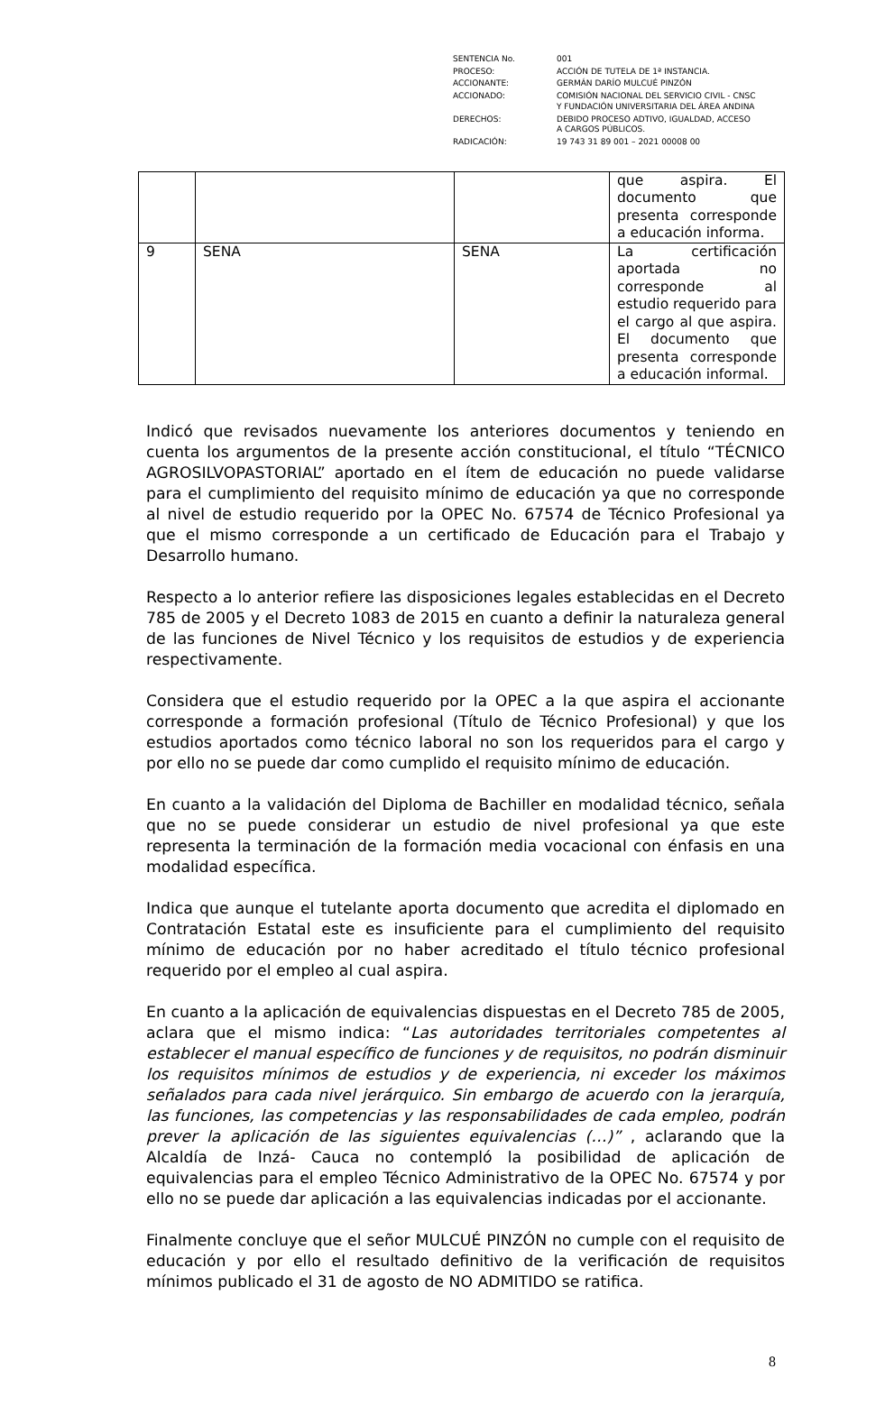| SENTENCIA No. | 001 |
| PROCESO: | ACCIÓN DE TUTELA DE 1ª INSTANCIA. |
| ACCIONANTE: | GERMÁN DARÍO MULCUÉ PINZÓN |
| ACCIONADO: | COMISIÓN NACIONAL DEL SERVICIO CIVIL - CNSC Y FUNDACIÓN UNIVERSITARIA DEL ÁREA ANDINA |
| DERECHOS: | DEBIDO PROCESO ADTIVO, IGUALDAD, ACCESO A CARGOS PÚBLICOS. |
| RADICACIÓN: | 19 743 31 89 001 – 2021 00008 00 |
| | | | que aspira. El documento que presenta corresponde a educación informa. |
| 9 | SENA | SENA | La certificación aportada no corresponde al estudio requerido para el cargo al que aspira. El documento que presenta corresponde a educación informal. |
Indicó que revisados nuevamente los anteriores documentos y teniendo en cuenta los argumentos de la presente acción constitucional, el título “TÉCNICO AGROSILVOPASTORIAL” aportado en el ítem de educación no puede validarse para el cumplimiento del requisito mínimo de educación ya que no corresponde al nivel de estudio requerido por la OPEC No. 67574 de Técnico Profesional ya que el mismo corresponde a un certificado de Educación para el Trabajo y Desarrollo humano.
Respecto a lo anterior refiere las disposiciones legales establecidas en el Decreto 785 de 2005 y el Decreto 1083 de 2015 en cuanto a definir la naturaleza general de las funciones de Nivel Técnico y los requisitos de estudios y de experiencia respectivamente.
Considera que el estudio requerido por la OPEC a la que aspira el accionante corresponde a formación profesional (Título de Técnico Profesional) y que los estudios aportados como técnico laboral no son los requeridos para el cargo y por ello no se puede dar como cumplido el requisito mínimo de educación.
En cuanto a la validación del Diploma de Bachiller en modalidad técnico, señala que no se puede considerar un estudio de nivel profesional ya que este representa la terminación de la formación media vocacional con énfasis en una modalidad específica.
Indica que aunque el tutelante aporta documento que acredita el diplomado en Contratación Estatal este es insuficiente para el cumplimiento del requisito mínimo de educación por no haber acreditado el título técnico profesional requerido por el empleo al cual aspira.
En cuanto a la aplicación de equivalencias dispuestas en el Decreto 785 de 2005, aclara que el mismo indica: “Las autoridades territoriales competentes al establecer el manual específico de funciones y de requisitos, no podrán disminuir los requisitos mínimos de estudios y de experiencia, ni exceder los máximos señalados para cada nivel jerárquico. Sin embargo de acuerdo con la jerarquía, las funciones, las competencias y las responsabilidades de cada empleo, podrán prever la aplicación de las siguientes equivalencias (…)” , aclarando que la Alcaldía de Inzá- Cauca no contempló la posibilidad de aplicación de equivalencias para el empleo Técnico Administrativo de la OPEC No. 67574 y por ello no se puede dar aplicación a las equivalencias indicadas por el accionante.
Finalmente concluye que el señor MULCUÉ PINZÓN no cumple con el requisito de educación y por ello el resultado definitivo de la verificación de requisitos mínimos publicado el 31 de agosto de NO ADMITIDO se ratifica.
8